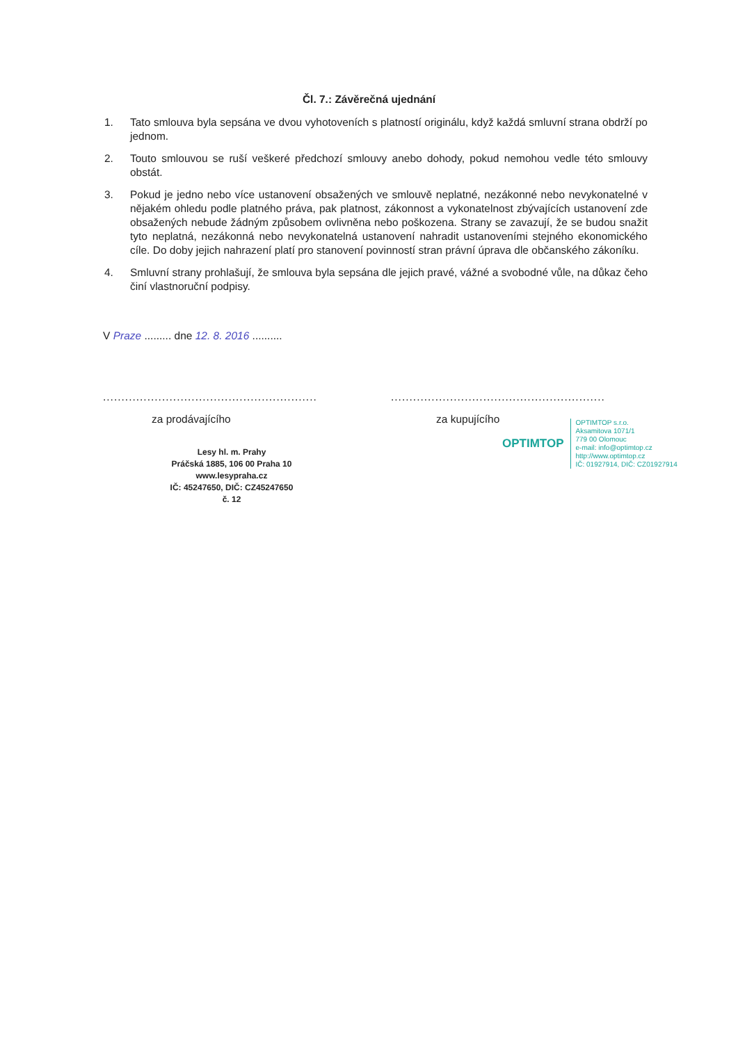Čl. 7.: Závěrečná ujednání
1. Tato smlouva byla sepsána ve dvou vyhotoveních s platností originálu, když každá smluvní strana obdrží po jednom.
2. Touto smlouvou se ruší veškeré předchozí smlouvy anebo dohody, pokud nemohou vedle této smlouvy obstát.
3. Pokud je jedno nebo více ustanovení obsažených ve smlouvě neplatné, nezákonné nebo nevykonatelné v nějakém ohledu podle platného práva, pak platnost, zákonnost a vykonatelnost zbývajících ustanovení zde obsažených nebude žádným způsobem ovlivněna nebo poškozena. Strany se zavazují, že se budou snažit tyto neplatná, nezákonná nebo nevykonatelná ustanovení nahradit ustanoveními stejného ekonomického cíle. Do doby jejich nahrazení platí pro stanovení povinností stran právní úprava dle občanského zákoníku.
4. Smluvní strany prohlašují, že smlouva byla sepsána dle jejich pravé, vážné a svobodné vůle, na důkaz čeho činí vlastnoruční podpisy.
V Praze ......... dne 12. 8. 2016 ..........
..........................................................
za prodávajícího
Lesy hl. m. Prahy
Práčská 1885, 106 00 Praha 10
www.lesypraha.cz
IČ: 45247650, DIČ: CZ45247650
č. 12
..........................................................
za kupujícího
OPTIMTOP
OPTIMTOP s.r.o.
Aksamitova 1071/1
779 00 Olomouc
e-mail: info@optimtop.cz
http://www.optimtop.cz
IČ: 01927914, DIČ: CZ01927914